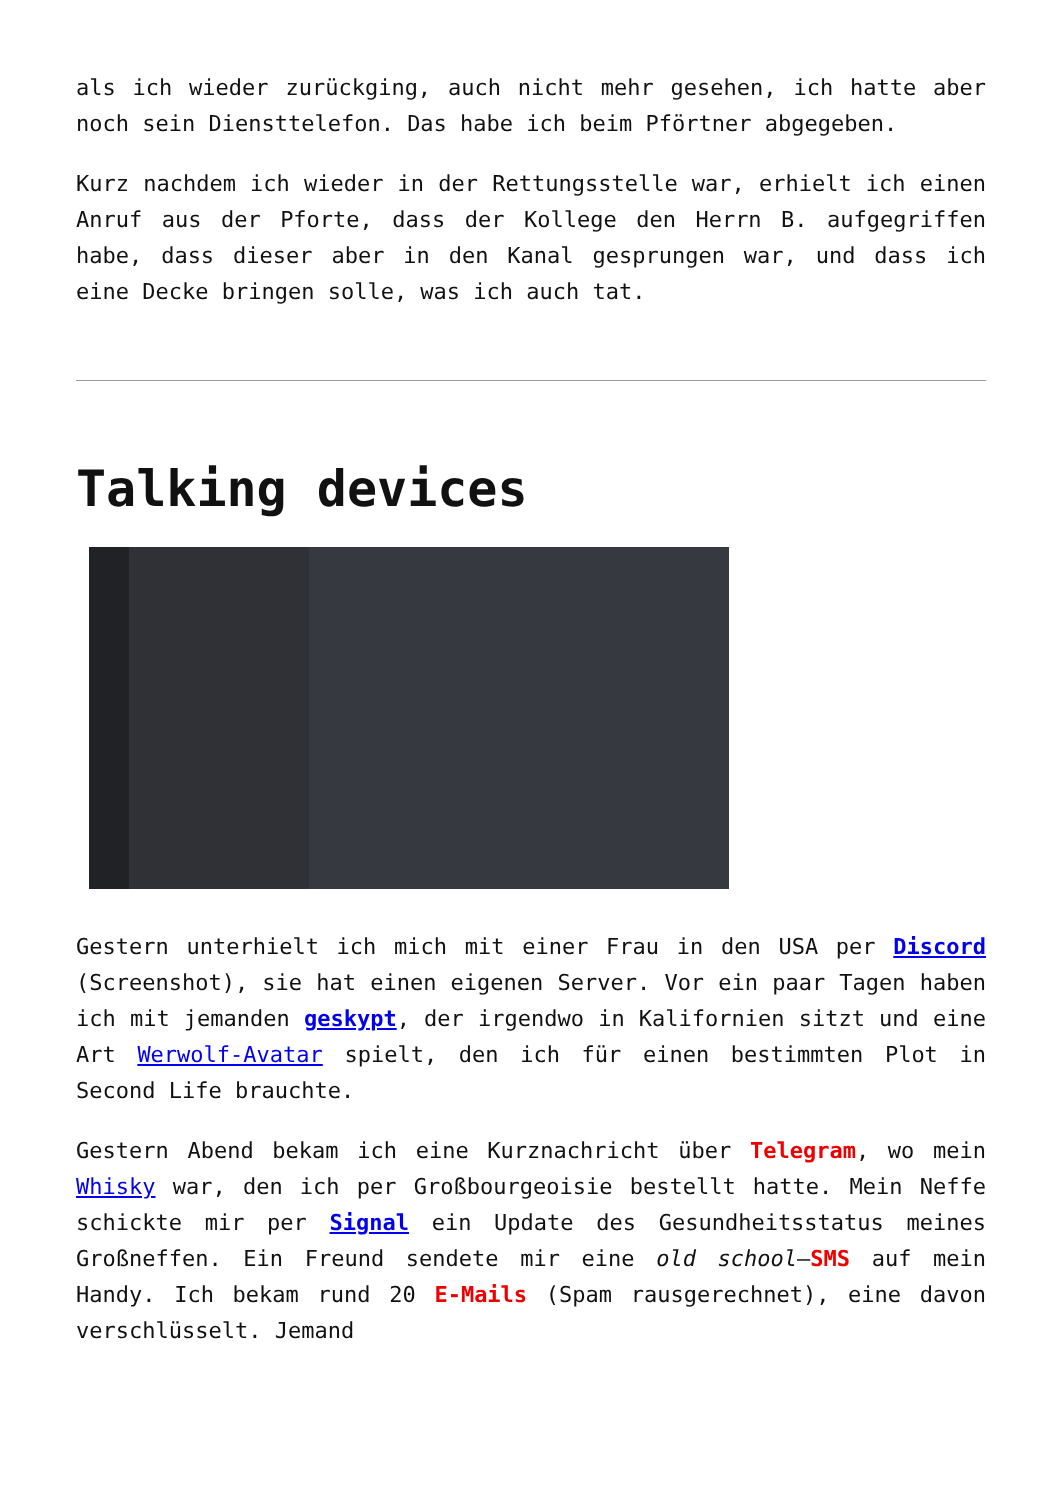als ich wieder zurückging, auch nicht mehr gesehen, ich hatte aber noch sein Diensttelefon. Das habe ich beim Pförtner abgegeben.
Kurz nachdem ich wieder in der Rettungsstelle war, erhielt ich einen Anruf aus der Pforte, dass der Kollege den Herrn B. aufgegriffen habe, dass dieser aber in den Kanal gesprungen war, und dass ich eine Decke bringen solle, was ich auch tat.
Talking devices
Gestern unterhielt ich mich mit einer Frau in den USA per Discord (Screenshot), sie hat einen eigenen Server. Vor ein paar Tagen haben ich mit jemanden geskypt, der irgendwo in Kalifornien sitzt und eine Art Werwolf-Avatar spielt, den ich für einen bestimmten Plot in Second Life brauchte.
Gestern Abend bekam ich eine Kurznachricht über Telegram, wo mein Whisky war, den ich per Großbourgeoisie bestellt hatte. Mein Neffe schickte mir per Signal ein Update des Gesundheitsstatus meines Großneffen. Ein Freund sendete mir eine old school–SMS auf mein Handy. Ich bekam rund 20 E-Mails (Spam rausgerechnet), eine davon verschlüsselt. Jemand